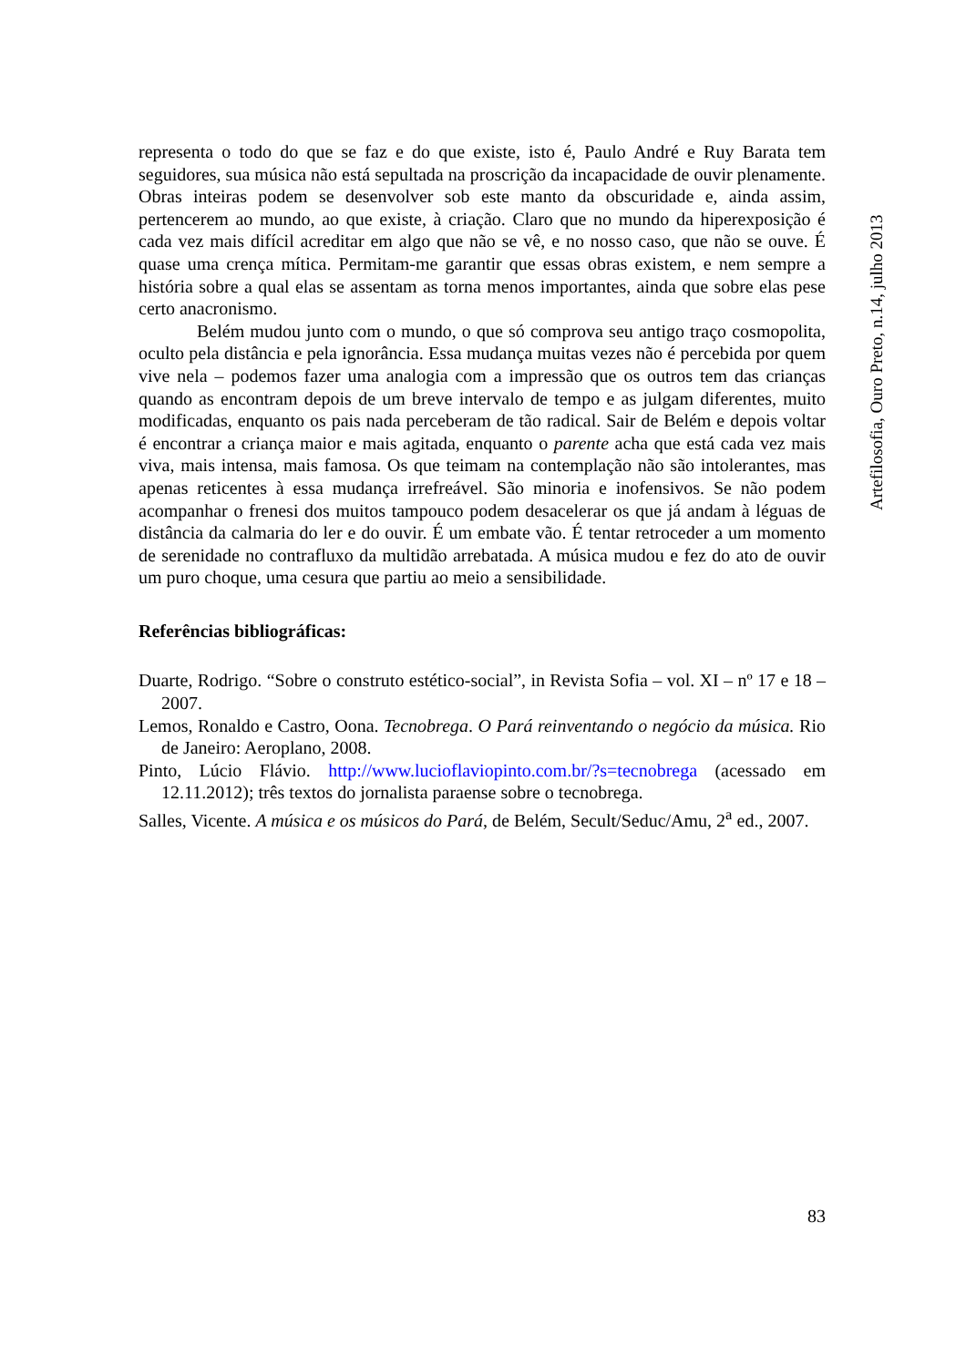representa o todo do que se faz e do que existe, isto é, Paulo André e Ruy Barata tem seguidores, sua música não está sepultada na proscrição da incapacidade de ouvir plenamente. Obras inteiras podem se desenvolver sob este manto da obscuridade e, ainda assim, pertencerem ao mundo, ao que existe, à criação. Claro que no mundo da hiperexposição é cada vez mais difícil acreditar em algo que não se vê, e no nosso caso, que não se ouve. É quase uma crença mítica. Permitam-me garantir que essas obras existem, e nem sempre a história sobre a qual elas se assentam as torna menos importantes, ainda que sobre elas pese certo anacronismo.
Belém mudou junto com o mundo, o que só comprova seu antigo traço cosmopolita, oculto pela distância e pela ignorância. Essa mudança muitas vezes não é percebida por quem vive nela – podemos fazer uma analogia com a impressão que os outros tem das crianças quando as encontram depois de um breve intervalo de tempo e as julgam diferentes, muito modificadas, enquanto os pais nada perceberam de tão radical. Sair de Belém e depois voltar é encontrar a criança maior e mais agitada, enquanto o parente acha que está cada vez mais viva, mais intensa, mais famosa. Os que teimam na contemplação não são intolerantes, mas apenas reticentes à essa mudança irrefreável. São minoria e inofensivos. Se não podem acompanhar o frenesi dos muitos tampouco podem desacelerar os que já andam à léguas de distância da calmaria do ler e do ouvir. É um embate vão. É tentar retroceder a um momento de serenidade no contrafluxo da multidão arrebatada. A música mudou e fez do ato de ouvir um puro choque, uma cesura que partiu ao meio a sensibilidade.
Referências bibliográficas:
Duarte, Rodrigo. “Sobre o construto estético-social”, in Revista Sofia – vol. XI – nº 17 e 18 – 2007.
Lemos, Ronaldo e Castro, Oona. Tecnobrega. O Pará reinventando o negócio da música. Rio de Janeiro: Aeroplano, 2008.
Pinto, Lúcio Flávio. http://www.lucioflaviopinto.com.br/?s=tecnobrega (acessado em 12.11.2012); três textos do jornalista paraense sobre o tecnobrega.
Salles, Vicente. A música e os músicos do Pará, de Belém, Secult/Seduc/Amu, 2<sup>a</sup> ed., 2007.
Artefilosofia, Ouro Preto, n.14, julho 2013
83